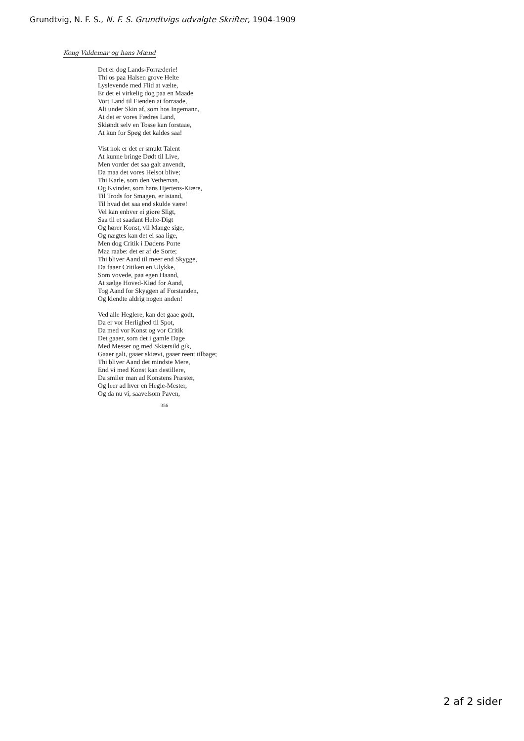Grundtvig, N. F. S., N. F. S. Grundtvigs udvalgte Skrifter, 1904-1909
Kong Valdemar og hans Mænd
Det er dog Lands-Forræderie!
Thi os paa Halsen grove Helte
Lyslevende med Flid at vælte,
Er det ei virkelig dog paa en Maade
Vort Land til Fienden at forraade,
Alt under Skin af, som hos Ingemann,
At det er vores Fædres Land,
Skiøndt selv en Tosse kan forstaae,
At kun for Spøg det kaldes saa!
Vist nok er det er smukt Talent
At kunne bringe Dødt til Live,
Men vorder det saa galt anvendt,
Da maa det vores Helsot blive;
Thi Karle, som den Vetheman,
Og Kvinder, som hans Hjertens-Kiære,
Til Trods for Smagen, er istand,
Til hvad det saa end skulde være!
Vel kan enhver ei giøre Sligt,
Saa til et saadant Helte-Digt
Og hører Konst, vil Mange sige,
Og nægtes kan det ei saa lige,
Men dog Critik i Dødens Porte
Maa raabe: det er af de Sorte;
Thi bliver Aand til meer end Skygge,
Da faaer Critiken en Ulykke,
Som vovede, paa egen Haand,
At sælge Hoved-Kiød for Aand,
Tog Aand for Skyggen af Forstanden,
Og kiendte aldrig nogen anden!
Ved alle Heglere, kan det gaae godt,
Da er vor Herlighed til Spot,
Da med vor Konst og vor Critik
Det gaaer, som det i gamle Dage
Med Messer og med Skiærsild gik,
Gaaer galt, gaaer skiævt, gaaer reent tilbage;
Thi bliver Aand det mindste Mere,
End vi med Konst kan destillere,
Da smiler man ad Konstens Præster,
Og leer ad hver en Hegle-Mester,
Og da nu vi, saavelsom Paven,
356
2 af 2 sider